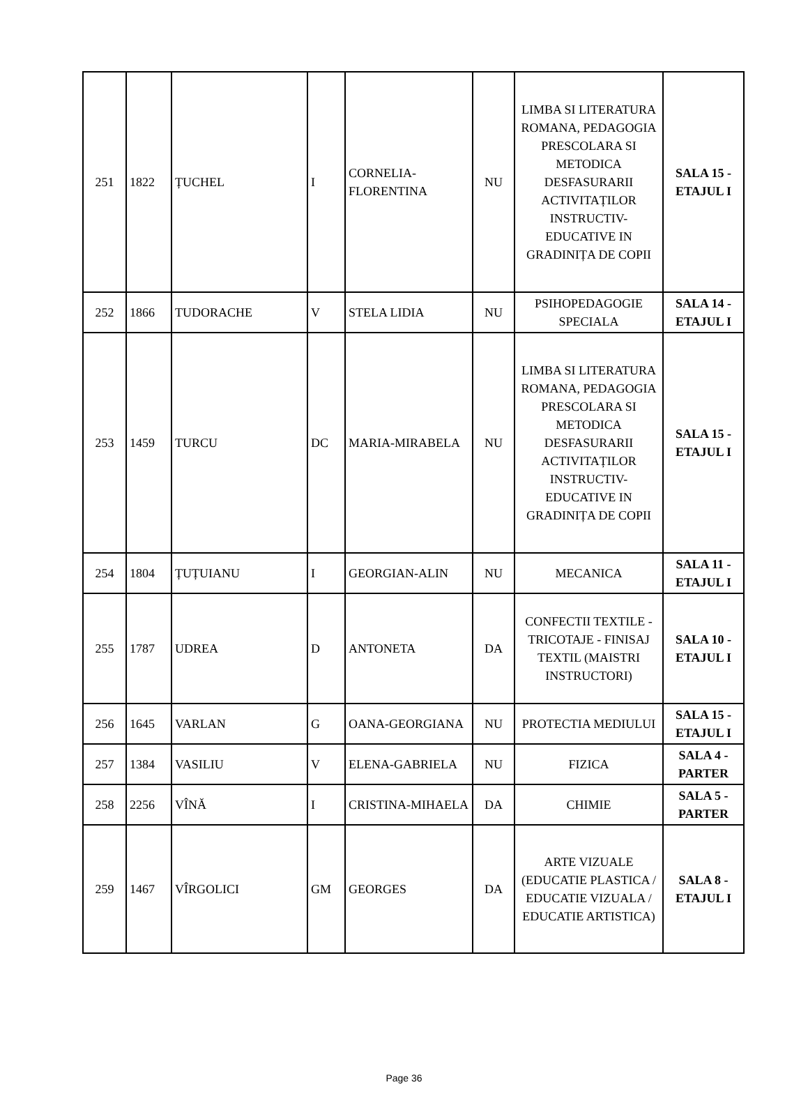| 251 | 1822 | ȚUCHEL | I | CORNELIA-FLORENTINA | NU | LIMBA SI LITERATURA ROMANA, PEDAGOGIA PRESCOLARA SI METODICA DESFASURARII ACTIVITAȚILOR INSTRUCTIV-EDUCATIVE IN GRADINIȚA DE COPII | SALA 15 - ETAJUL I |
| 252 | 1866 | TUDORACHE | V | STELA LIDIA | NU | PSIHOPEDAGOGIE SPECIALA | SALA 14 - ETAJUL I |
| 253 | 1459 | TURCU | DC | MARIA-MIRABELA | NU | LIMBA SI LITERATURA ROMANA, PEDAGOGIA PRESCOLARA SI METODICA DESFASURARII ACTIVITAȚILOR INSTRUCTIV-EDUCATIVE IN GRADINIȚA DE COPII | SALA 15 - ETAJUL I |
| 254 | 1804 | ȚUȚUIANU | I | GEORGIAN-ALIN | NU | MECANICA | SALA 11 - ETAJUL I |
| 255 | 1787 | UDREA | D | ANTONETA | DA | CONFECTII TEXTILE - TRICOTAJE - FINISAJ TEXTIL (MAISTRI INSTRUCTORI) | SALA 10 - ETAJUL I |
| 256 | 1645 | VARLAN | G | OANA-GEORGIANA | NU | PROTECTIA MEDIULUI | SALA 15 - ETAJUL I |
| 257 | 1384 | VASILIU | V | ELENA-GABRIELA | NU | FIZICA | SALA 4 - PARTER |
| 258 | 2256 | VÎNĂ | I | CRISTINA-MIHAELA | DA | CHIMIE | SALA 5 - PARTER |
| 259 | 1467 | VÎRGOLICI | GM | GEORGES | DA | ARTE VIZUALE (EDUCATIE PLASTICA / EDUCATIE VIZUALA / EDUCATIE ARTISTICA) | SALA 8 - ETAJUL I |
Page 36